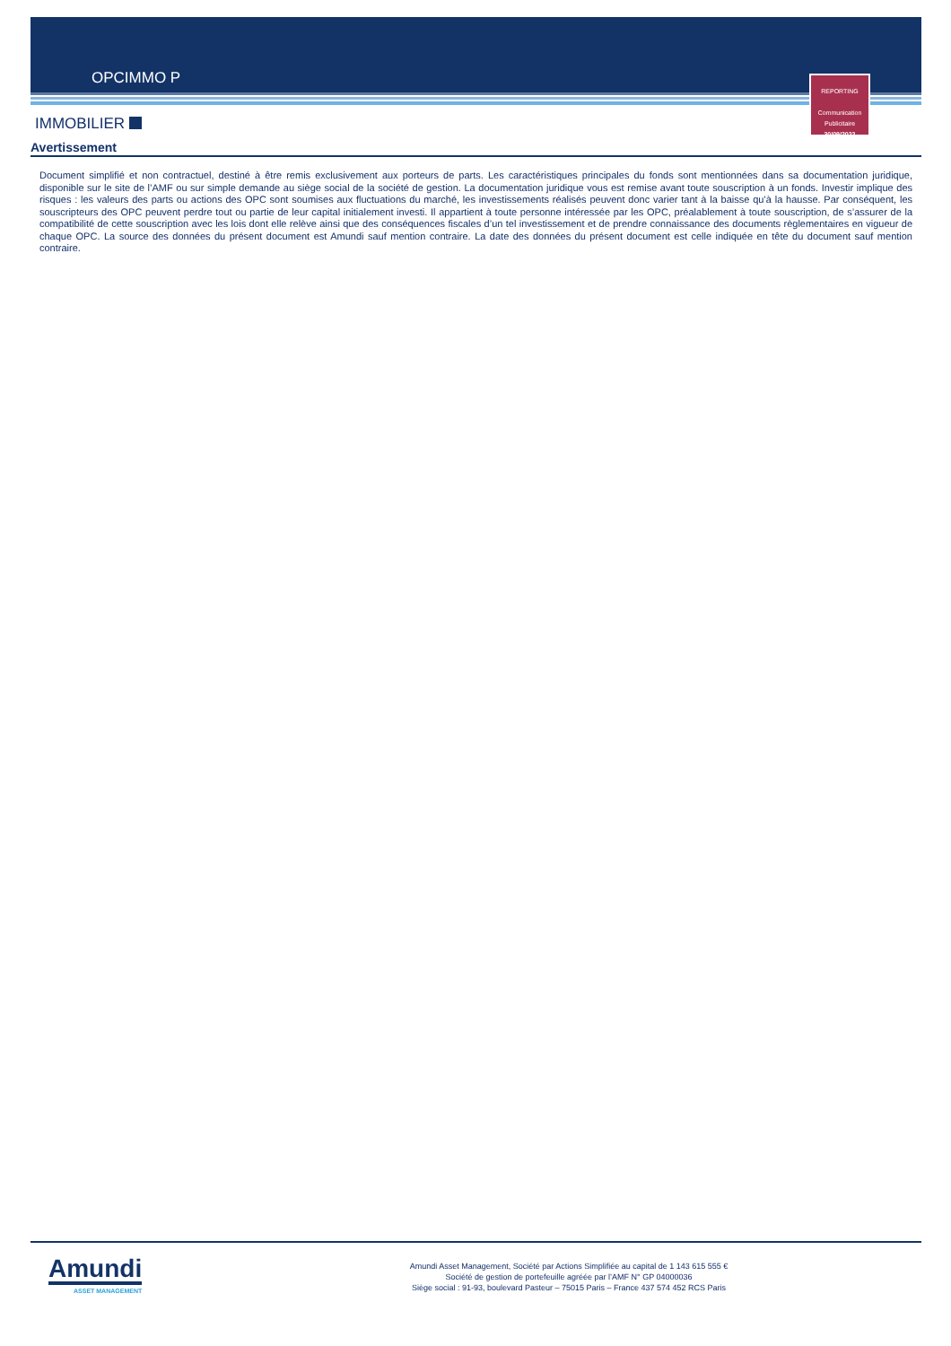OPCIMMO P
REPORTING
Communication
Publicitaire
30/09/2022
IMMOBILIER
Avertissement
Document simplifié et non contractuel, destiné à être remis exclusivement aux porteurs de parts. Les caractéristiques principales du fonds sont mentionnées dans sa documentation juridique, disponible sur le site de l’AMF ou sur simple demande au siège social de la société de gestion. La documentation juridique vous est remise avant toute souscription à un fonds. Investir implique des risques : les valeurs des parts ou actions des OPC sont soumises aux fluctuations du marché, les investissements réalisés peuvent donc varier tant à la baisse qu’à la hausse. Par conséquent, les souscripteurs des OPC peuvent perdre tout ou partie de leur capital initialement investi. Il appartient à toute personne intéressée par les OPC, préalablement à toute souscription, de s’assurer de la compatibilité de cette souscription avec les lois dont elle relève ainsi que des conséquences fiscales d’un tel investissement et de prendre connaissance des documents règlementaires en vigueur de chaque OPC. La source des données du présent document est Amundi sauf mention contraire. La date des données du présent document est celle indiquée en tête du document sauf mention contraire.
Amundi
ASSET MANAGEMENT
Amundi Asset Management, Société par Actions Simplifiée au capital de 1 143 615 555 €
Société de gestion de portefeuille agréée par l’AMF N° GP 04000036
Siège social : 91-93, boulevard Pasteur – 75015 Paris – France 437 574 452 RCS Paris